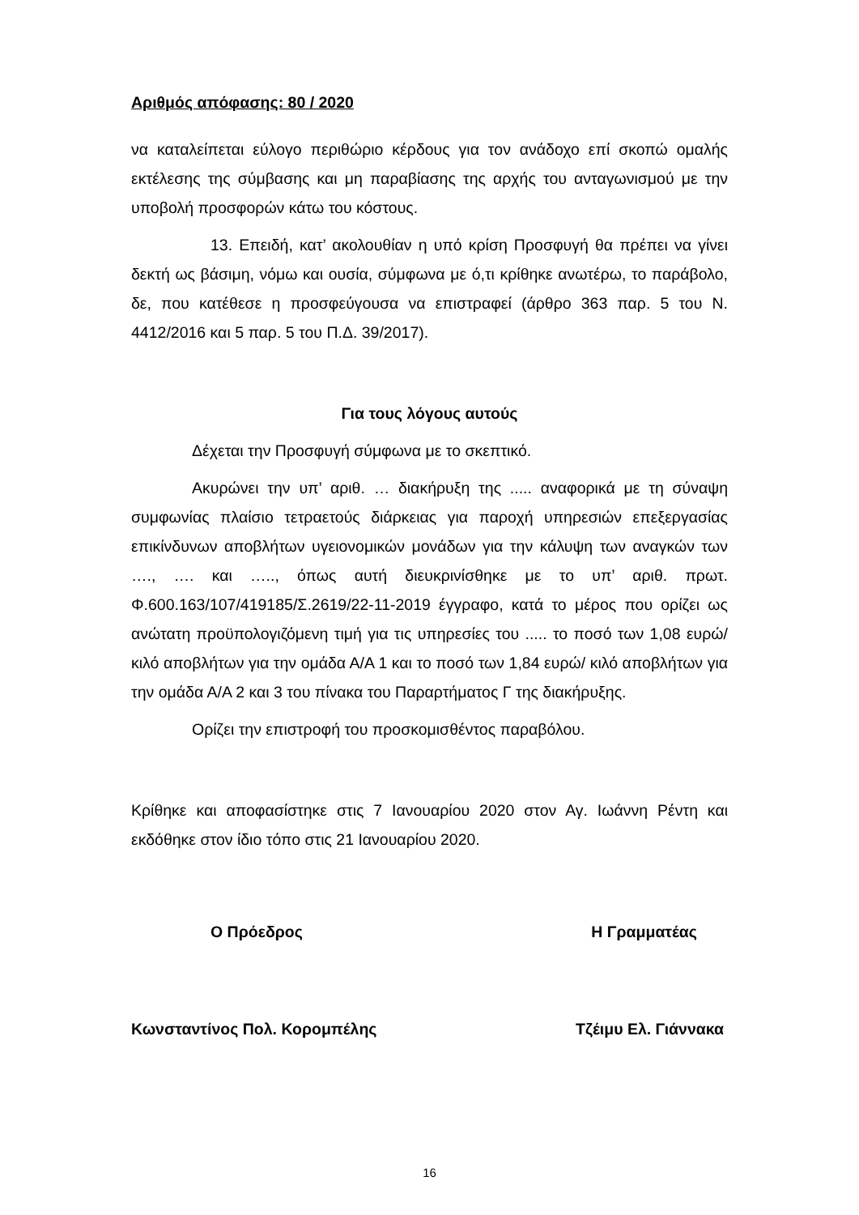Αριθμός απόφασης: 80 / 2020
να καταλείπεται εύλογο περιθώριο κέρδους για τον ανάδοχο επί σκοπώ ομαλής εκτέλεσης της σύμβασης και μη παραβίασης της αρχής του ανταγωνισμού με την υποβολή προσφορών κάτω του κόστους.
13. Επειδή, κατ’ ακολουθίαν η υπό κρίση Προσφυγή θα πρέπει να γίνει δεκτή ως βάσιμη, νόμω και ουσία, σύμφωνα με ό,τι κρίθηκε ανωτέρω, το παράβολο, δε, που κατέθεσε η προσφεύγουσα να επιστραφεί (άρθρο 363 παρ. 5 του Ν. 4412/2016 και 5 παρ. 5 του Π.Δ. 39/2017).
Για τους λόγους αυτούς
Δέχεται την Προσφυγή σύμφωνα με το σκεπτικό.
Ακυρώνει την υπ’ αριθ. … διακήρυξη της ..... αναφορικά με τη σύναψη συμφωνίας πλαίσιο τετραετούς διάρκειας για παροχή υπηρεσιών επεξεργασίας επικίνδυνων αποβλήτων υγειονομικών μονάδων για την κάλυψη των αναγκών των …., …. και ….., όπως αυτή διευκρινίσθηκε με το υπ’ αριθ. πρωτ. Φ.600.163/107/419185/Σ.2619/22-11-2019 έγγραφο, κατά το μέρος που ορίζει ως ανώτατη προϋπολογιζόμενη τιμή για τις υπηρεσίες του ..... το ποσό των 1,08 ευρώ/ κιλό αποβλήτων για την ομάδα Α/Α 1 και το ποσό των 1,84 ευρώ/ κιλό αποβλήτων για την ομάδα Α/Α 2 και 3 του πίνακα του Παραρτήματος Γ της διακήρυξης.
Ορίζει την επιστροφή του προσκομισθέντος παραβόλου.
Κρίθηκε και αποφασίστηκε στις 7 Ιανουαρίου 2020 στον Αγ. Ιωάννη Ρέντη και εκδόθηκε στον ίδιο τόπο στις 21 Ιανουαρίου 2020.
Ο Πρόεδρος Η Γραμματέας
Κωνσταντίνος Πολ. Κορομπέλης Τζέιμυ Ελ. Γιάννακα
16